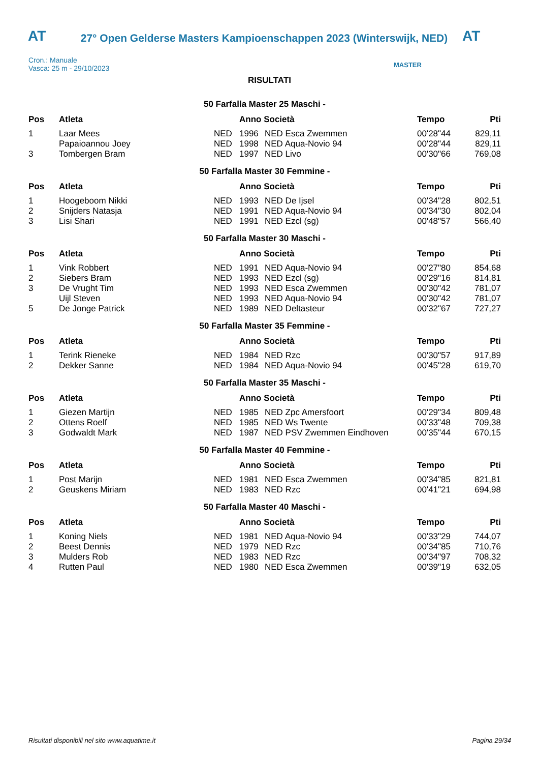AT
27° Open Gelderse Masters Kampioenschappen 2023 (Winterswijk, NED)
AT
Cron.: Manuale
Vasca: 25 m - 29/10/2023
MASTER
RISULTATI
50 Farfalla Master 25 Maschi -
| Pos | Atleta | | Anno Società | | Tempo | Pti |
| --- | --- | --- | --- | --- | --- | --- |
| 1 | Laar Mees | NED | 1996 | NED Esca Zwemmen | 00'28"44 | 829,11 |
| | Papaioannou Joey | NED | 1998 | NED Aqua-Novio 94 | 00'28"44 | 829,11 |
| 3 | Tombergen Bram | NED | 1997 | NED Livo | 00'30"66 | 769,08 |
50 Farfalla Master 30 Femmine -
| Pos | Atleta | | Anno Società | | Tempo | Pti |
| --- | --- | --- | --- | --- | --- | --- |
| 1 | Hoogeboom Nikki | NED | 1993 | NED De Ijsel | 00'34"28 | 802,51 |
| 2 | Snijders Natasja | NED | 1991 | NED Aqua-Novio 94 | 00'34"30 | 802,04 |
| 3 | Lisi Shari | NED | 1991 | NED Ezcl (sg) | 00'48"57 | 566,40 |
50 Farfalla Master 30 Maschi -
| Pos | Atleta | | Anno Società | | Tempo | Pti |
| --- | --- | --- | --- | --- | --- | --- |
| 1 | Vink Robbert | NED | 1991 | NED Aqua-Novio 94 | 00'27"80 | 854,68 |
| 2 | Siebers Bram | NED | 1993 | NED Ezcl (sg) | 00'29"16 | 814,81 |
| 3 | De Vrught Tim | NED | 1993 | NED Esca Zwemmen | 00'30"42 | 781,07 |
| | Uijl Steven | NED | 1993 | NED Aqua-Novio 94 | 00'30"42 | 781,07 |
| 5 | De Jonge Patrick | NED | 1989 | NED Deltasteur | 00'32"67 | 727,27 |
50 Farfalla Master 35 Femmine -
| Pos | Atleta | | Anno Società | | Tempo | Pti |
| --- | --- | --- | --- | --- | --- | --- |
| 1 | Terink Rieneke | NED | 1984 | NED Rzc | 00'30"57 | 917,89 |
| 2 | Dekker Sanne | NED | 1984 | NED Aqua-Novio 94 | 00'45"28 | 619,70 |
50 Farfalla Master 35 Maschi -
| Pos | Atleta | | Anno Società | | Tempo | Pti |
| --- | --- | --- | --- | --- | --- | --- |
| 1 | Giezen Martijn | NED | 1985 | NED Zpc Amersfoort | 00'29"34 | 809,48 |
| 2 | Ottens Roelf | NED | 1985 | NED Ws Twente | 00'33"48 | 709,38 |
| 3 | Godwaldt Mark | NED | 1987 | NED PSV Zwemmen Eindhoven | 00'35"44 | 670,15 |
50 Farfalla Master 40 Femmine -
| Pos | Atleta | | Anno Società | | Tempo | Pti |
| --- | --- | --- | --- | --- | --- | --- |
| 1 | Post Marijn | NED | 1981 | NED Esca Zwemmen | 00'34"85 | 821,81 |
| 2 | Geuskens Miriam | NED | 1983 | NED Rzc | 00'41"21 | 694,98 |
50 Farfalla Master 40 Maschi -
| Pos | Atleta | | Anno Società | | Tempo | Pti |
| --- | --- | --- | --- | --- | --- | --- |
| 1 | Koning Niels | NED | 1981 | NED Aqua-Novio 94 | 00'33"29 | 744,07 |
| 2 | Beest Dennis | NED | 1979 | NED Rzc | 00'34"85 | 710,76 |
| 3 | Mulders Rob | NED | 1983 | NED Rzc | 00'34"97 | 708,32 |
| 4 | Rutten Paul | NED | 1980 | NED Esca Zwemmen | 00'39"19 | 632,05 |
Risultati disponibili nel sito www.aquatime.it Pagina 29/34